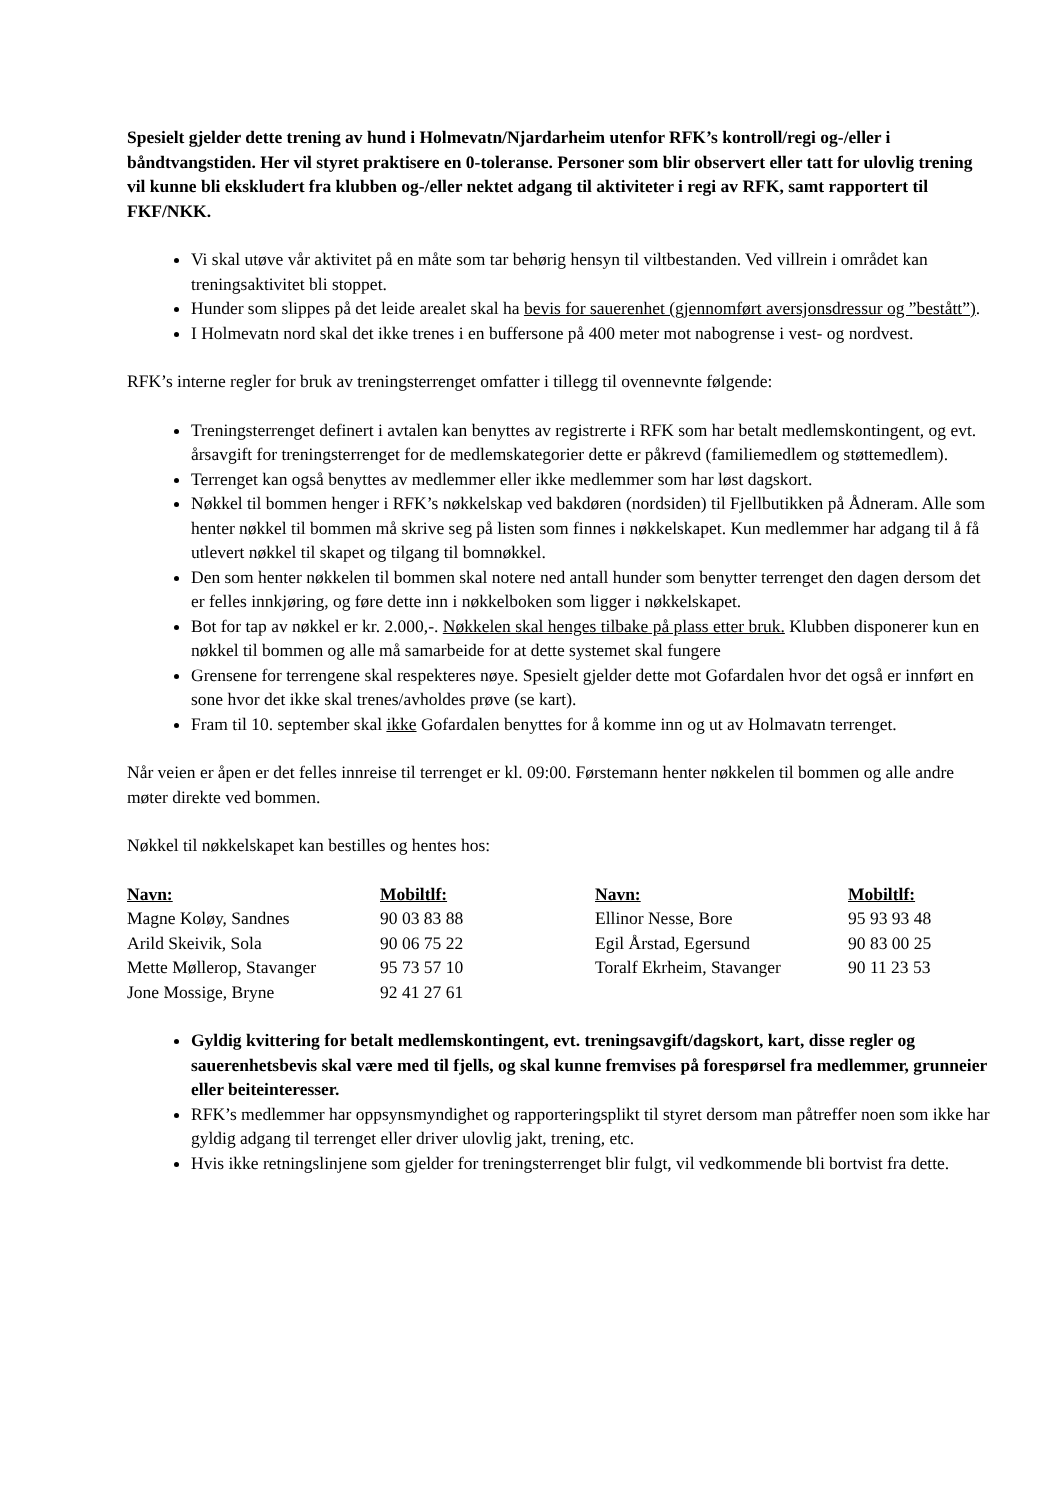Spesielt gjelder dette trening av hund i Holmevatn/Njardarheim utenfor RFK’s kontroll/regi og-/eller i båndtvangstiden. Her vil styret praktisere en 0-toleranse. Personer som blir observert eller tatt for ulovlig trening vil kunne bli ekskludert fra klubben og-/eller nektet adgang til aktiviteter i regi av RFK, samt rapportert til FKF/NKK.
Vi skal utøve vår aktivitet på en måte som tar behørig hensyn til viltbestanden. Ved villrein i området kan treningsaktivitet bli stoppet.
Hunder som slippes på det leide arealet skal ha bevis for sauerenhet (gjennomført aversjonsdressur og ”bestått”).
I Holmevatn nord skal det ikke trenes i en buffersone på 400 meter mot nabogrense i vest- og nordvest.
RFK’s interne regler for bruk av treningsterrenget omfatter i tillegg til ovennevnte følgende:
Treningsterrenget definert i avtalen kan benyttes av registrerte i RFK som har betalt medlemskontingent, og evt. årsavgift for treningsterrenget for de medlemskategorier dette er påkrevd (familiemedlem og støttemedlem).
Terrenget kan også benyttes av medlemmer eller ikke medlemmer som har løst dagskort.
Nøkkel til bommen henger i RFK’s nøkkelskap ved bakdøren (nordsiden) til Fjellbutikken på Ådneram. Alle som henter nøkkel til bommen må skrive seg på listen som finnes i nøkkelskapet. Kun medlemmer har adgang til å få utlevert nøkkel til skapet og tilgang til bomnøkkel.
Den som henter nøkkelen til bommen skal notere ned antall hunder som benytter terrenget den dagen dersom det er felles innkjøring, og føre dette inn i nøkkelboken som ligger i nøkkelskapet.
Bot for tap av nøkkel er kr. 2.000,-. Nøkkelen skal henges tilbake på plass etter bruk. Klubben disponerer kun en nøkkel til bommen og alle må samarbeide for at dette systemet skal fungere
Grensene for terrengene skal respekteres nøye. Spesielt gjelder dette mot Gofardalen hvor det også er innført en sone hvor det ikke skal trenes/avholdes prøve (se kart).
Fram til 10. september skal ikke Gofardalen benyttes for å komme inn og ut av Holmavatn terrenget.
Når veien er åpen er det felles innreise til terrenget er kl. 09:00. Førstemann henter nøkkelen til bommen og alle andre møter direkte ved bommen.
Nøkkel til nøkkelskapet kan bestilles og hentes hos:
| Navn: | Mobiltlf: | Navn: | Mobiltlf: |
| --- | --- | --- | --- |
| Magne Koløy, Sandnes | 90 03 83 88 | Ellinor Nesse, Bore | 95 93 93 48 |
| Arild Skeivik, Sola | 90 06 75 22 | Egil Årstad, Egersund | 90 83 00 25 |
| Mette Møllerop, Stavanger | 95 73 57 10 | Toralf Ekrheim, Stavanger | 90 11 23 53 |
| Jone Mossige, Bryne | 92 41 27 61 | | |
Gyldig kvittering for betalt medlemskontingent, evt. treningsavgift/dagskort, kart, disse regler og sauerenhetsbevis skal være med til fjells, og skal kunne fremvises på forespørsel fra medlemmer, grunneier eller beiteinteresser.
RFK’s medlemmer har oppsynsmyndighet og rapporteringsplikt til styret dersom man påtreffer noen som ikke har gyldig adgang til terrenget eller driver ulovlig jakt, trening, etc.
Hvis ikke retningslinjene som gjelder for treningsterrenget blir fulgt, vil vedkommende bli bortvist fra dette.